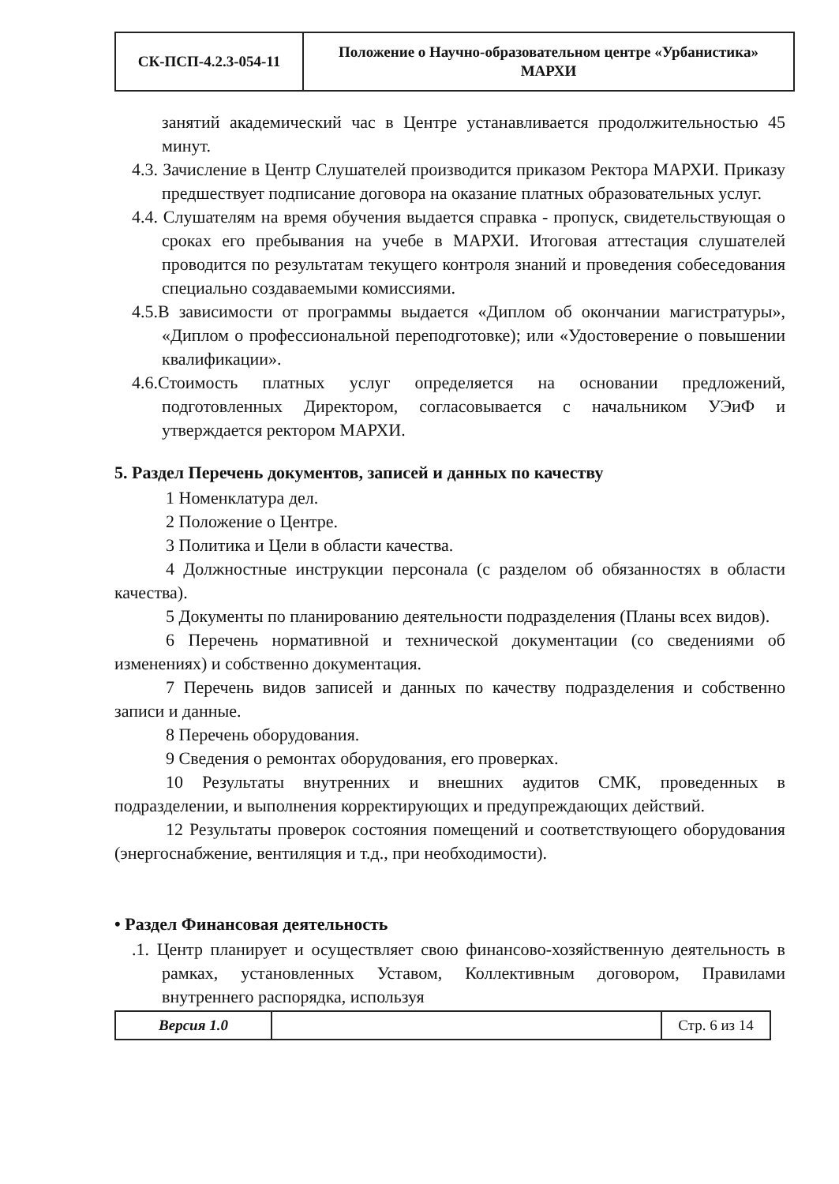| СК-ПСП-4.2.3-054-11 | Положение о Научно-образовательном центре «Урбанистика» МАРХИ |
занятий академический час в Центре устанавливается продолжительностью 45 минут.
4.3. Зачисление в Центр Слушателей производится приказом Ректора МАРХИ. Приказу предшествует подписание договора на оказание платных образовательных услуг.
4.4. Слушателям на время обучения выдается справка - пропуск, свидетельствующая о сроках его пребывания на учебе в МАРХИ. Итоговая аттестация слушателей проводится по результатам текущего контроля знаний и проведения собеседования специально создаваемыми комиссиями.
4.5.В зависимости от программы выдается «Диплом об окончании магистратуры», «Диплом о профессиональной переподготовке); или «Удостоверение о повышении квалификации».
4.6.Стоимость платных услуг определяется на основании предложений, подготовленных Директором, согласовывается с начальником УЭиФ и утверждается ректором МАРХИ.
5. Раздел Перечень документов, записей и данных по качеству
1 Номенклатура дел.
2 Положение о Центре.
3 Политика и Цели в области качества.
4 Должностные инструкции персонала (с разделом об обязанностях в области качества).
5 Документы по планированию деятельности подразделения (Планы всех видов).
6 Перечень нормативной и технической документации (со сведениями об изменениях) и собственно документация.
7 Перечень видов записей и данных по качеству подразделения и собственно записи и данные.
8 Перечень оборудования.
9 Сведения о ремонтах оборудования, его проверках.
10 Результаты внутренних и внешних аудитов СМК, проведенных в подразделении, и выполнения корректирующих и предупреждающих действий.
12 Результаты проверок состояния помещений и соответствующего оборудования (энергоснабжение, вентиляция и т.д., при необходимости).
• Раздел Финансовая деятельность
.1. Центр планирует и осуществляет свою финансово-хозяйственную деятельность в рамках, установленных Уставом, Коллективным договором, Правилами внутреннего распорядка, используя
| Версия 1.0 | | Стр. 6 из 14 |